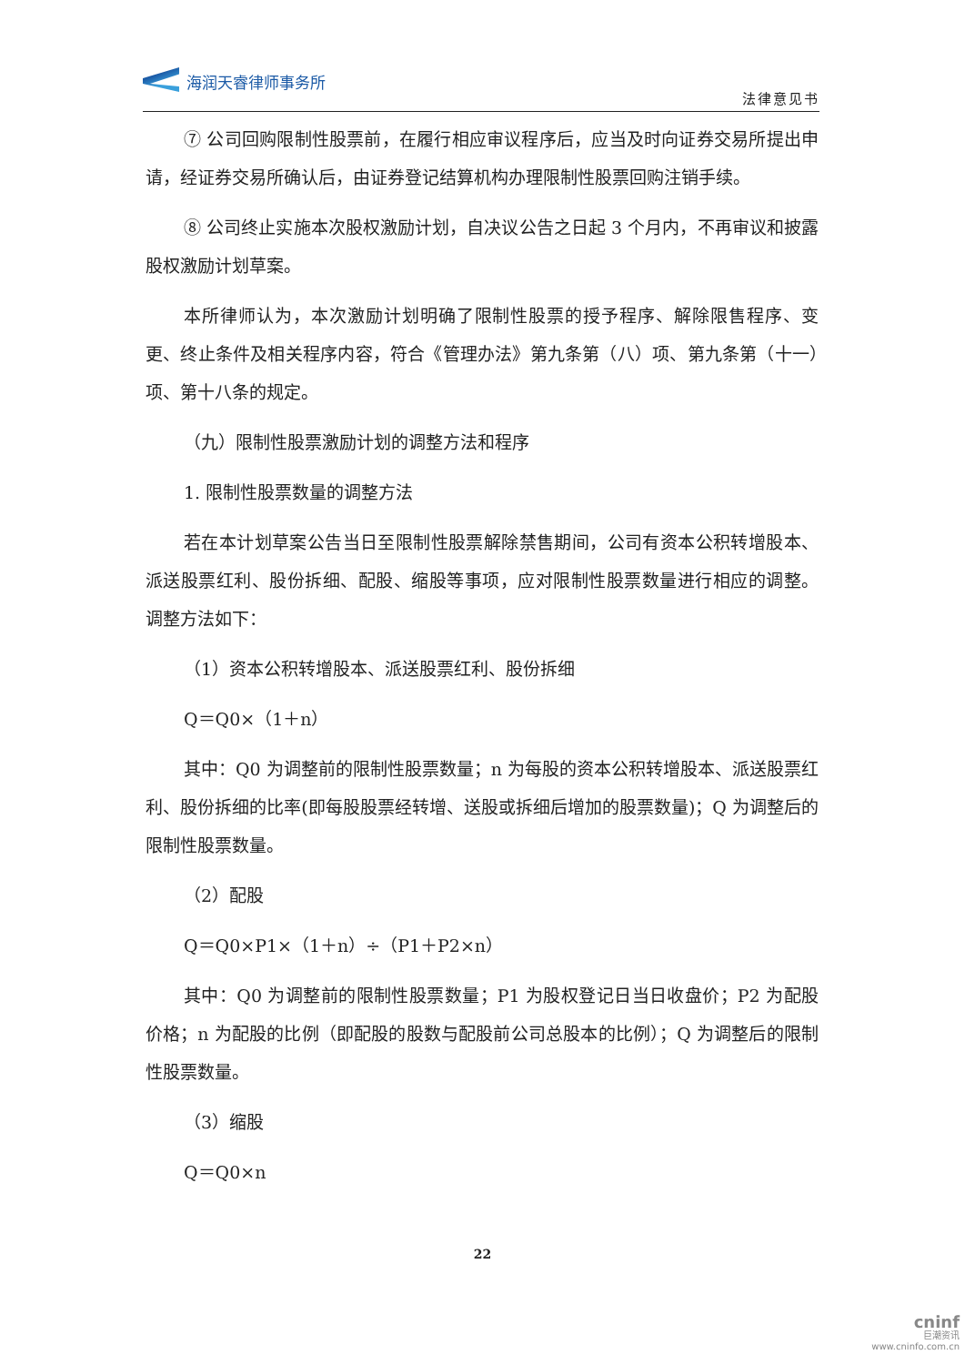海润天睿律师事务所
法律意见书
⑦ 公司回购限制性股票前，在履行相应审议程序后，应当及时向证券交易所提出申请，经证券交易所确认后，由证券登记结算机构办理限制性股票回购注销手续。
⑧ 公司终止实施本次股权激励计划，自决议公告之日起 3 个月内，不再审议和披露股权激励计划草案。
本所律师认为，本次激励计划明确了限制性股票的授予程序、解除限售程序、变更、终止条件及相关程序内容，符合《管理办法》第九条第（八）项、第九条第（十一）项、第十八条的规定。
（九）限制性股票激励计划的调整方法和程序
1. 限制性股票数量的调整方法
若在本计划草案公告当日至限制性股票解除禁售期间，公司有资本公积转增股本、派送股票红利、股份拆细、配股、缩股等事项，应对限制性股票数量进行相应的调整。调整方法如下：
（1）资本公积转增股本、派送股票红利、股份拆细
Q＝Q0×（1＋n）
其中：Q0 为调整前的限制性股票数量；n 为每股的资本公积转增股本、派送股票红利、股份拆细的比率(即每股股票经转增、送股或拆细后增加的股票数量)；Q 为调整后的限制性股票数量。
（2）配股
Q＝Q0×P1×（1＋n）÷（P1＋P2×n）
其中：Q0 为调整前的限制性股票数量；P1 为股权登记日当日收盘价；P2 为配股价格；n 为配股的比例（即配股的股数与配股前公司总股本的比例）；Q 为调整后的限制性股票数量。
（3）缩股
Q＝Q0×n
22
cninf
巨潮资讯
www.cninfo.com.cn